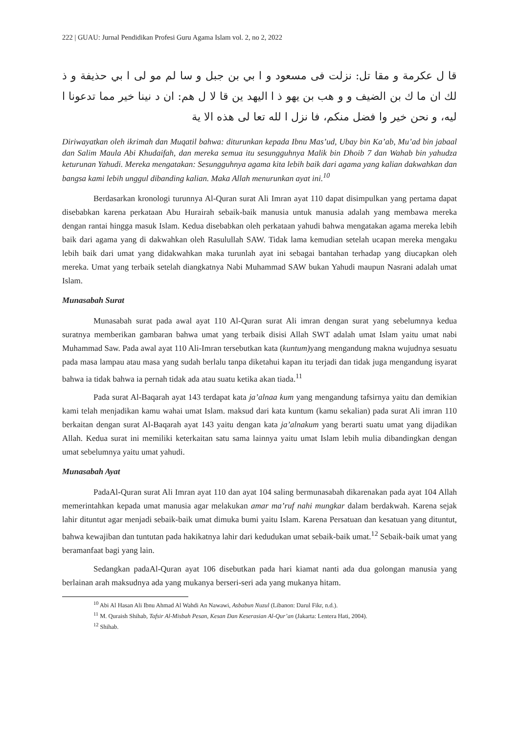222 | GUAU: Jurnal Pendidikan Profesi Guru Agama Islam vol. 2, no 2, 2022
قا ل عكرمة و مقا تل: نزلت فى مسعود و ا بي بن جبل و سا لم مو لى ا بي حذيفة و ذ لك ان ما ك بن الضيف و و هب بن يهو ذ ا اليهد ين قا لا ل هم: ان د نينا خير مما تدعونا ا ليه، و نحن خير وا فضل منكم، فا نزل ا لله تعا لى هذه الا ية
Diriwayatkan oleh ikrimah dan Muqatil bahwa: diturunkan kepada Ibnu Mas’ud, Ubay bin Ka’ab, Mu’ad bin jabaal dan Salim Maula Abi Khudaifah, dan mereka semua itu sesungguhnya Malik bin Dhoib 7 dan Wahab bin yahudza keturunan Yahudi. Mereka mengatakan: Sesungguhnya agama kita lebih baik dari agama yang kalian dakwahkan dan bangsa kami lebih unggul dibanding kalian. Maka Allah menurunkan ayat ini.<sup>10</sup>
Berdasarkan kronologi turunnya Al-Quran surat Ali Imran ayat 110 dapat disimpulkan yang pertama dapat disebabkan karena perkataan Abu Hurairah sebaik-baik manusia untuk manusia adalah yang membawa mereka dengan rantai hingga masuk Islam. Kedua disebabkan oleh perkataan yahudi bahwa mengatakan agama mereka lebih baik dari agama yang di dakwahkan oleh Rasulullah SAW. Tidak lama kemudian setelah ucapan mereka mengaku lebih baik dari umat yang didakwahkan maka turunlah ayat ini sebagai bantahan terhadap yang diucapkan oleh mereka. Umat yang terbaik setelah diangkatnya Nabi Muhammad SAW bukan Yahudi maupun Nasrani adalah umat Islam.
Munasabah Surat
Munasabah surat pada awal ayat 110 Al-Quran surat Ali imran dengan surat yang sebelumnya kedua suratnya memberikan gambaran bahwa umat yang terbaik disisi Allah SWT adalah umat Islam yaitu umat nabi Muhammad Saw. Pada awal ayat 110 Ali-Imran tersebutkan kata (kuntum) yang mengandung makna wujudnya sesuatu pada masa lampau atau masa yang sudah berlalu tanpa diketahui kapan itu terjadi dan tidak juga mengandung isyarat bahwa ia tidak bahwa ia pernah tidak ada atau suatu ketika akan tiada.<sup>11</sup>
Pada surat Al-Baqarah ayat 143 terdapat kata ja’alnaa kum yang mengandung tafsirnya yaitu dan demikian kami telah menjadikan kamu wahai umat Islam. maksud dari kata kuntum (kamu sekalian) pada surat Ali imran 110 berkaitan dengan surat Al-Baqarah ayat 143 yaitu dengan kata ja’alnakum yang berarti suatu umat yang dijadikan Allah. Kedua surat ini memiliki keterkaitan satu sama lainnya yaitu umat Islam lebih mulia dibandingkan dengan umat sebelumnya yaitu umat yahudi.
Munasabah Ayat
PadaAl-Quran surat Ali Imran ayat 110 dan ayat 104 saling bermunasabah dikarenakan pada ayat 104 Allah memerintahkan kepada umat manusia agar melakukan amar ma’ruf nahi mungkar dalam berdakwah. Karena sejak lahir dituntut agar menjadi sebaik-baik umat dimuka bumi yaitu Islam. Karena Persatuan dan kesatuan yang dituntut, bahwa kewajiban dan tuntutan pada hakikatnya lahir dari kedudukan umat sebaik-baik umat.<sup>12</sup> Sebaik-baik umat yang beramanfaat bagi yang lain.
Sedangkan padaAl-Quran ayat 106 disebutkan pada hari kiamat nanti ada dua golongan manusia yang berlainan arah maksudnya ada yang mukanya berseri-seri ada yang mukanya hitam.
<sup>10</sup> Abi Al Hasan Ali Ibnu Ahmad Al Wahdi An Nawawi, Asbabun Nuzul (Libanon: Darul Fikr, n.d.).
<sup>11</sup> M. Quraish Shihab, Tafsir Al-Misbah Pesan, Kesan Dan Keserasian Al-Qur’an (Jakarta: Lentera Hati, 2004).
<sup>12</sup> Shihab.